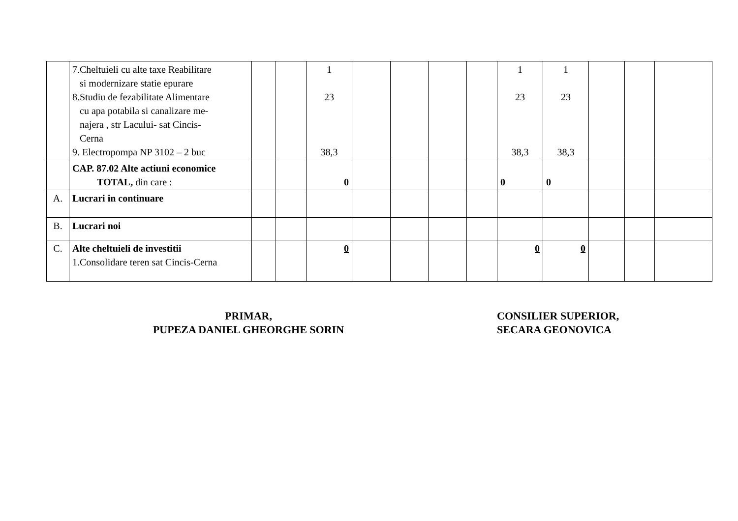| | 7.Cheltuieli cu alte taxe Reabilitare si modernizare statie epurare 8.Studiu de fezabilitate Alimentare cu apa potabila si canalizare me- najera , str Lacului- sat Cincis- Cerna 9. Electropompa NP 3102 – 2 buc | | | 1 23 38,3 | | | | | 1 23 38,3 | 1 23 38,3 | | | |
| | CAP. 87.02 Alte actiuni economice TOTAL, din care : | | | 0 | | | | | 0 | 0 | | | |
| A. | Lucrari in continuare | | | | | | | | | | | | |
| B. | Lucrari noi | | | | | | | | | | | | |
| C. | Alte cheltuieli de investitii 1.Consolidare teren sat Cincis-Cerna | | | 0 | | | | | 0 | 0 | | | |
PRIMAR,
PUPEZA DANIEL GHEORGHE SORIN
CONSILIER SUPERIOR,
SECARA GEONOVICA